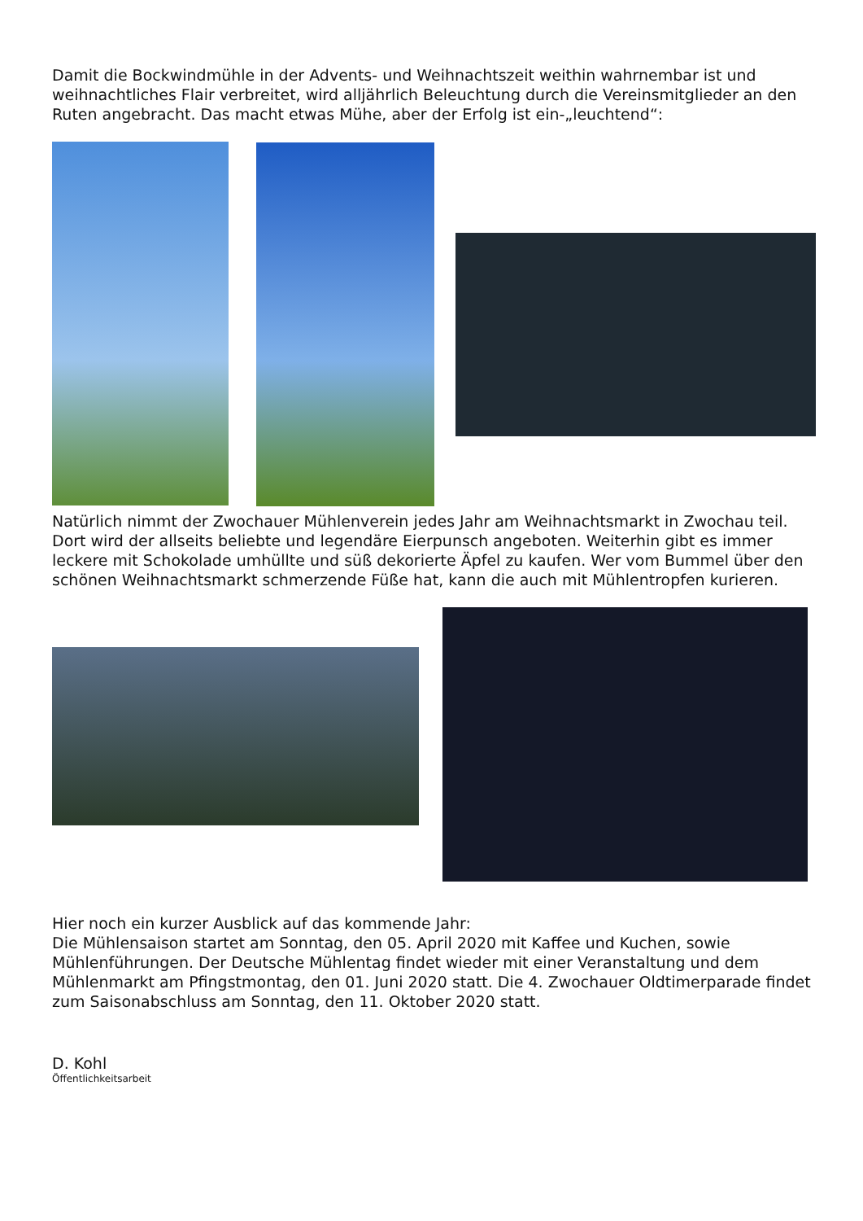Damit die Bockwindmühle in der Advents- und Weihnachtszeit weithin wahrnembar ist und weihnachtliches Flair verbreitet, wird alljährlich Beleuchtung durch die Vereinsmitglieder an den Ruten angebracht. Das macht etwas Mühe, aber der Erfolg ist ein-„leuchtend“:
Natürlich nimmt der Zwochauer Mühlenverein jedes Jahr am Weihnachtsmarkt in Zwochau teil. Dort wird der allseits beliebte und legendäre Eierpunsch angeboten. Weiterhin gibt es immer leckere mit Schokolade umhüllte und süß dekorierte Äpfel zu kaufen. Wer vom Bummel über den schönen Weihnachtsmarkt schmerzende Füße hat, kann die auch mit Mühlentropfen kurieren.
Hier noch ein kurzer Ausblick auf das kommende Jahr:
Die Mühlensaison startet am Sonntag, den 05. April 2020 mit Kaffee und Kuchen, sowie Mühlenführungen. Der Deutsche Mühlentag findet wieder mit einer Veranstaltung und dem Mühlenmarkt am Pfingstmontag, den 01. Juni 2020 statt. Die 4. Zwochauer Oldtimerparade findet zum Saisonabschluss am Sonntag, den 11. Oktober 2020 statt.
D. Kohl
Öffentlichkeitsarbeit